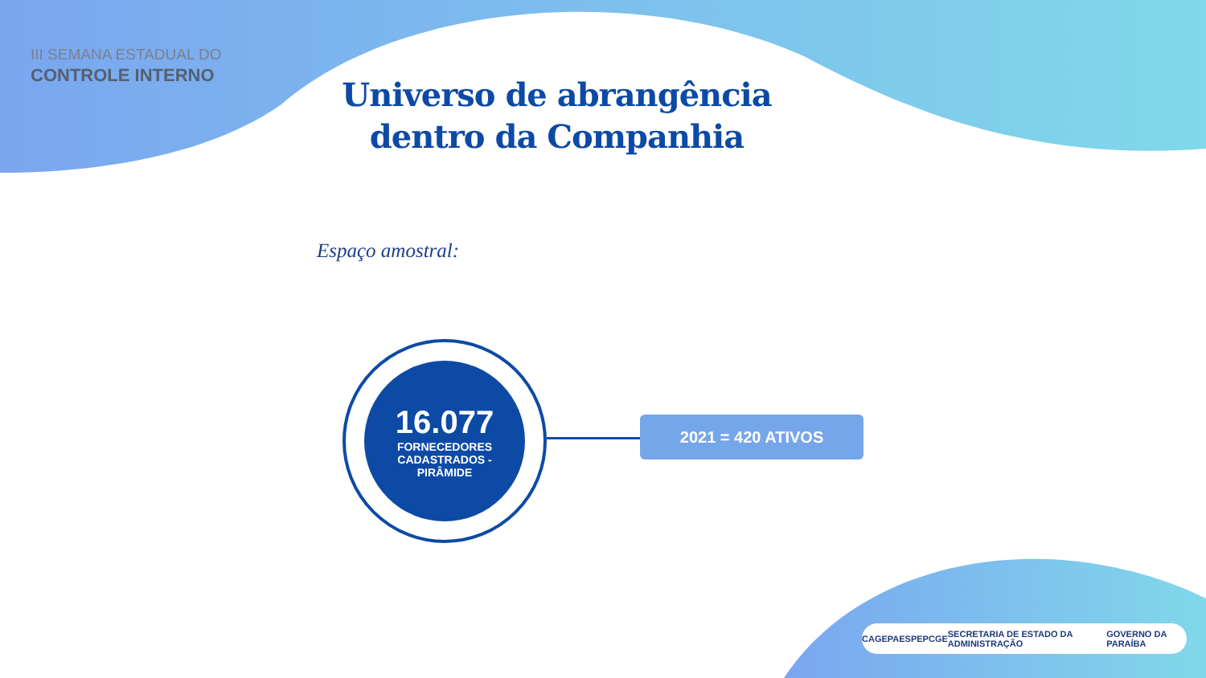III SEMANA ESTADUAL DO
CONTROLE INTERNO
Universo de abrangência dentro da Companhia
Espaço amostral:
16.077
FORNECEDORES
CADASTRADOS -
PIRÂMIDE
2021 = 420 ATIVOS
CAGEPA ESPEP CGE SECRETARIA DE ESTADO DA ADMINISTRAÇÃO GOVERNO DA PARAÍBA